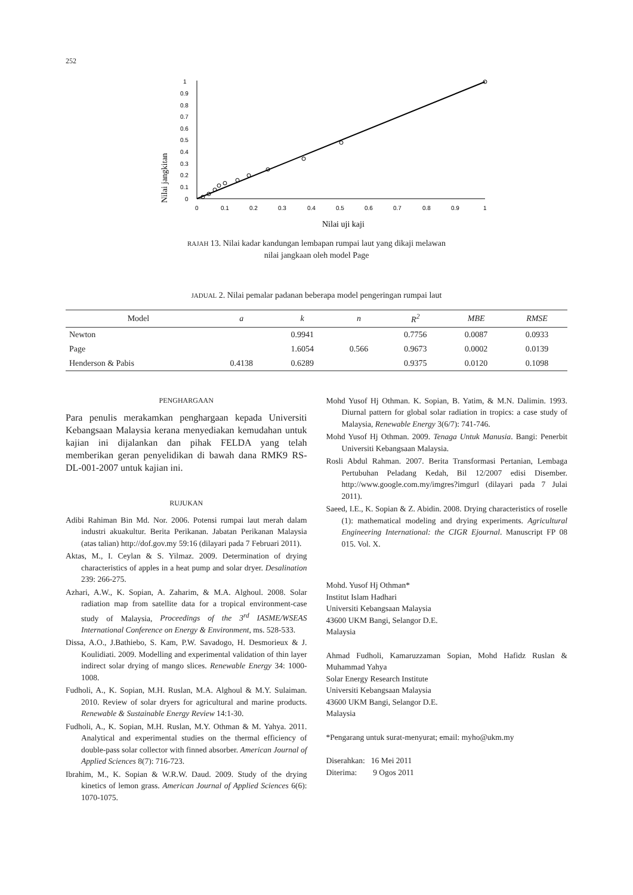252
Nilai jangkitan
1
0.9
0.8
0.7
0.6
0.5
0.4
0.3
0.2
0.1
0
0
0.1
0.2
0.3
0.4
0.5
0.6
0.7
0.8
0.9
1
Nilai uji kaji
RAJAH 13. Nilai kadar kandungan lembapan rumpai laut yang dikaji melawan
nilai jangkaan oleh model Page
JADUAL 2. Nilai pemalar padanan beberapa model pengeringan rumpai laut
| Model | a | k | n | R<sup>2</sup> | MBE | RMSE |
| --- | --- | --- | --- | --- | --- | --- |
| Newton | | 0.9941 | | 0.7756 | 0.0087 | 0.0933 |
| Page | | 1.6054 | 0.566 | 0.9673 | 0.0002 | 0.0139 |
| Henderson & Pabis | 0.4138 | 0.6289 | | 0.9375 | 0.0120 | 0.1098 |
PENGHARGAAN
Para penulis merakamkan penghargaan kepada Universiti Kebangsaan Malaysia kerana menyediakan kemudahan untuk kajian ini dijalankan dan pihak FELDA yang telah memberikan geran penyelidikan di bawah dana RMK9 RS-DL-001-2007 untuk kajian ini.
RUJUKAN
Adibi Rahiman Bin Md. Nor. 2006. Potensi rumpai laut merah dalam industri akuakultur. Berita Perikanan. Jabatan Perikanan Malaysia (atas talian) http://dof.gov.my 59:16 (dilayari pada 7 Februari 2011).
Aktas, M., I. Ceylan & S. Yilmaz. 2009. Determination of drying characteristics of apples in a heat pump and solar dryer. Desalination 239: 266-275.
Azhari, A.W., K. Sopian, A. Zaharim, & M.A. Alghoul. 2008. Solar radiation map from satellite data for a tropical environment-case study of Malaysia, Proceedings of the 3<sup>rd</sup> IASME/WSEAS International Conference on Energy & Environment, ms. 528-533.
Dissa, A.O., J.Bathiebo, S. Kam, P.W. Savadogo, H. Desmorieux & J. Koulidiati. 2009. Modelling and experimental validation of thin layer indirect solar drying of mango slices. Renewable Energy 34: 1000-1008.
Fudholi, A., K. Sopian, M.H. Ruslan, M.A. Alghoul & M.Y. Sulaiman. 2010. Review of solar dryers for agricultural and marine products. Renewable & Sustainable Energy Review 14:1-30.
Fudholi, A., K. Sopian, M.H. Ruslan, M.Y. Othman & M. Yahya. 2011. Analytical and experimental studies on the thermal efficiency of double-pass solar collector with finned absorber. American Journal of Applied Sciences 8(7): 716-723.
Ibrahim, M., K. Sopian & W.R.W. Daud. 2009. Study of the drying kinetics of lemon grass. American Journal of Applied Sciences 6(6): 1070-1075.
Mohd Yusof Hj Othman. K. Sopian, B. Yatim, & M.N. Dalimin. 1993. Diurnal pattern for global solar radiation in tropics: a case study of Malaysia, Renewable Energy 3(6/7): 741-746.
Mohd Yusof Hj Othman. 2009. Tenaga Untuk Manusia. Bangi: Penerbit Universiti Kebangsaan Malaysia.
Rosli Abdul Rahman. 2007. Berita Transformasi Pertanian, Lembaga Pertubuhan Peladang Kedah, Bil 12/2007 edisi Disember. http://www.google.com.my/imgres?imgurl (dilayari pada 7 Julai 2011).
Saeed, I.E., K. Sopian & Z. Abidin. 2008. Drying characteristics of roselle (1): mathematical modeling and drying experiments. Agricultural Engineering International: the CIGR Ejournal. Manuscript FP 08 015. Vol. X.
Mohd. Yusof Hj Othman*
Institut Islam Hadhari
Universiti Kebangsaan Malaysia
43600 UKM Bangi, Selangor D.E.
Malaysia
Ahmad Fudholi, Kamaruzzaman Sopian, Mohd Hafidz Ruslan & Muhammad Yahya
Solar Energy Research Institute
Universiti Kebangsaan Malaysia
43600 UKM Bangi, Selangor D.E.
Malaysia
*Pengarang untuk surat-menyurat; email: myho@ukm.my
Diserahkan: 16 Mei 2011
Diterima: 9 Ogos 2011